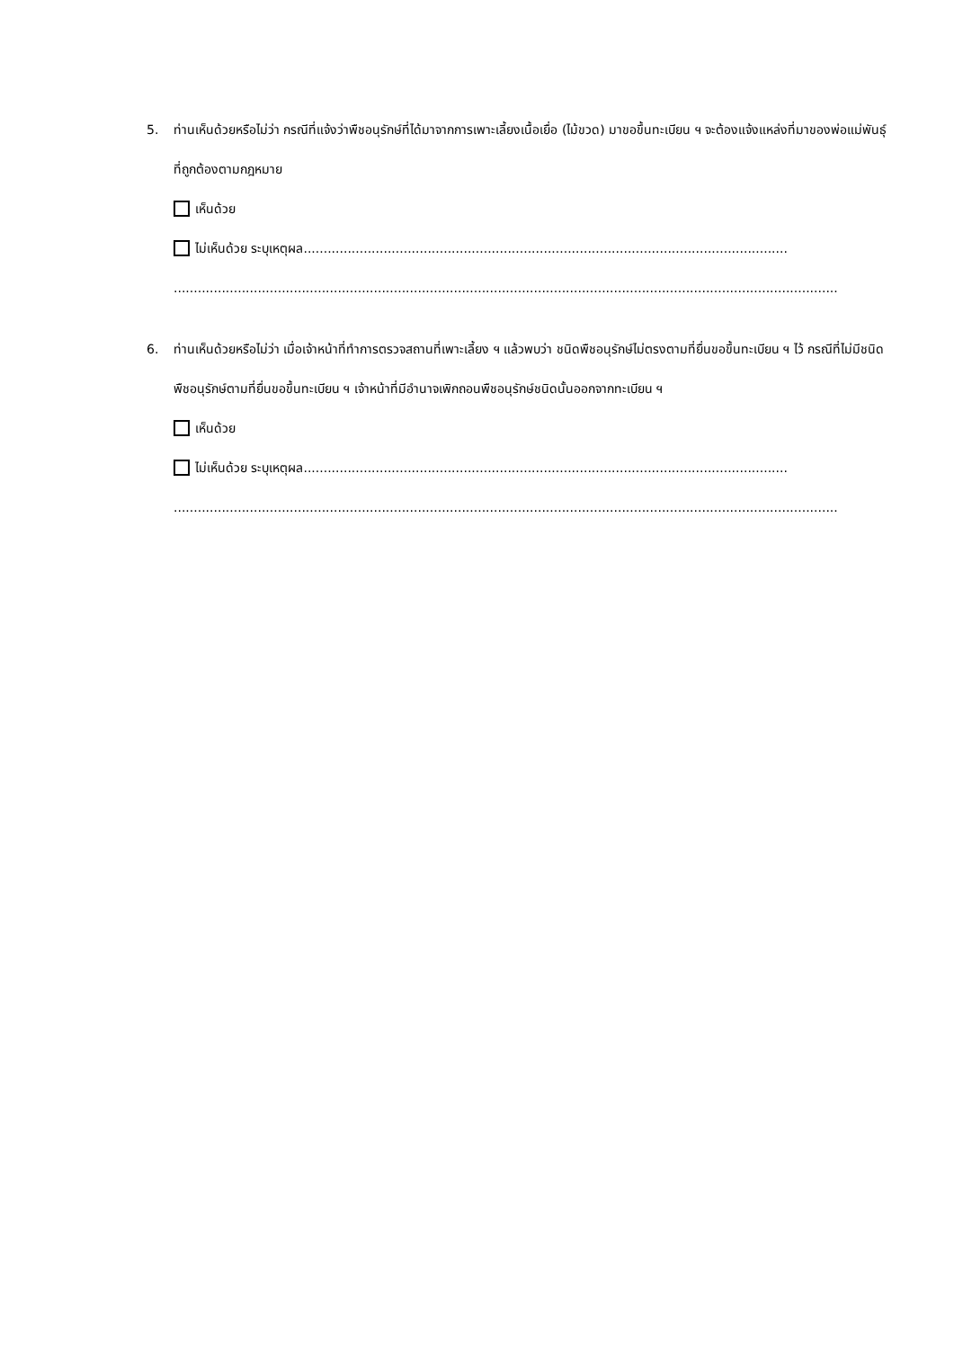5.
ท่านเห็นด้วยหรือไม่ว่า กรณีที่แจ้งว่าพืชอนุรักษ์ที่ได้มาจากการเพาะเลี้ยงเนื้อเยื่อ (ไม้ขวด) มาขอขึ้นทะเบียน ฯ จะต้องแจ้งแหล่งที่มาของพ่อแม่พันธุ์ที่ถูกต้องตามกฎหมาย
เห็นด้วย
ไม่เห็นด้วย ระบุเหตุผล.........................................................................................................................
......................................................................................................................................................................
6.
ท่านเห็นด้วยหรือไม่ว่า เมื่อเจ้าหน้าที่ทำการตรวจสถานที่เพาะเลี้ยง ฯ แล้วพบว่า ชนิดพืชอนุรักษ์ไม่ตรงตามที่ยื่นขอขึ้นทะเบียน ฯ ไว้ กรณีที่ไม่มีชนิดพืชอนุรักษ์ตามที่ยื่นขอขึ้นทะเบียน ฯ เจ้าหน้าที่มีอำนาจเพิกถอนพืชอนุรักษ์ชนิดนั้นออกจากทะเบียน ฯ
เห็นด้วย
ไม่เห็นด้วย ระบุเหตุผล.........................................................................................................................
......................................................................................................................................................................